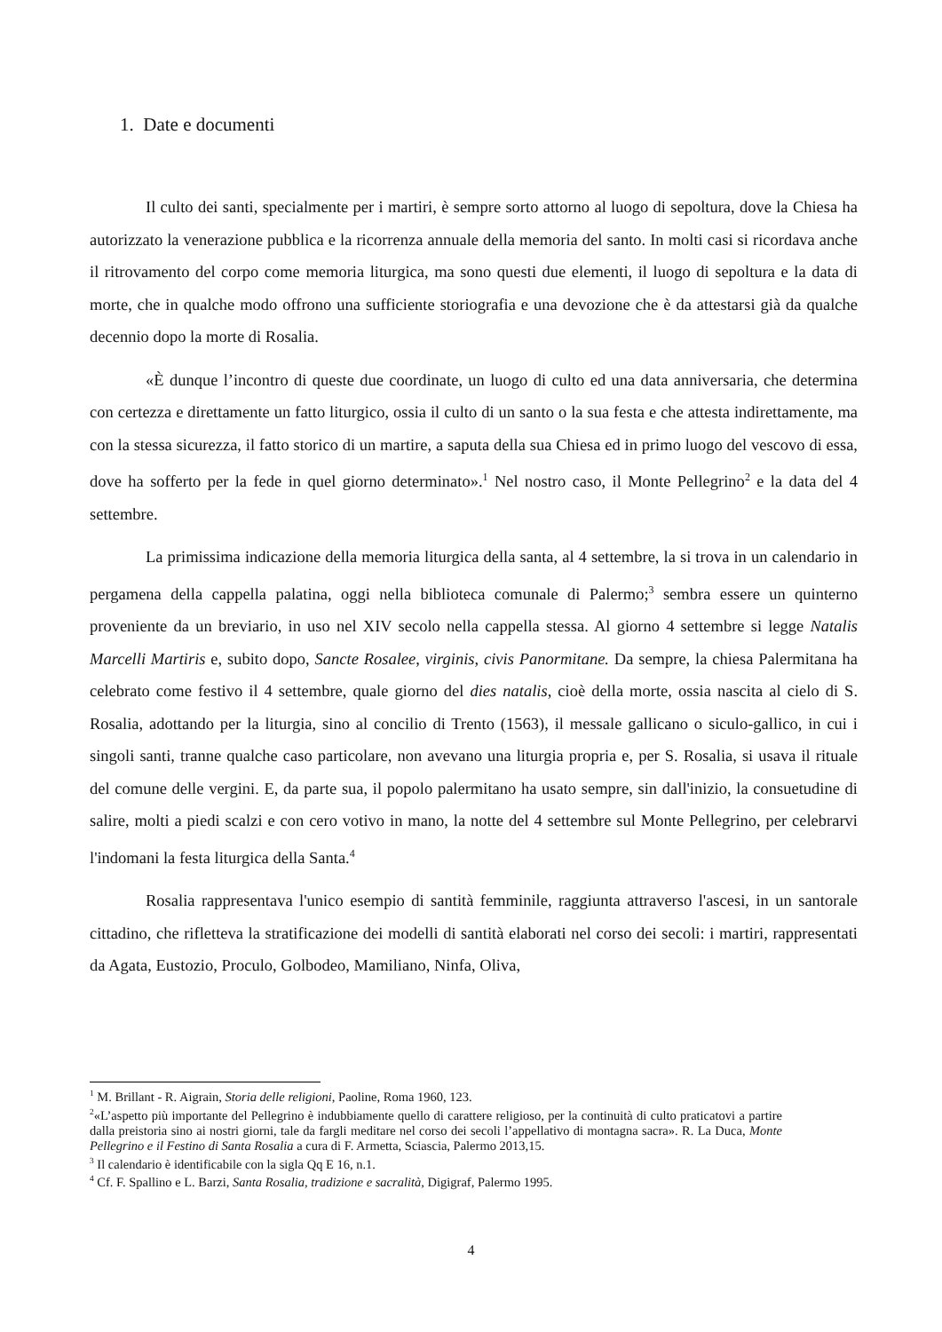1. Date e documenti
Il culto dei santi, specialmente per i martiri, è sempre sorto attorno al luogo di sepoltura, dove la Chiesa ha autorizzato la venerazione pubblica e la ricorrenza annuale della memoria del santo. In molti casi si ricordava anche il ritrovamento del corpo come memoria liturgica, ma sono questi due elementi, il luogo di sepoltura e la data di morte, che in qualche modo offrono una sufficiente storiografia e una devozione che è da attestarsi già da qualche decennio dopo la morte di Rosalia.
«È dunque l’incontro di queste due coordinate, un luogo di culto ed una data anniversaria, che determina con certezza e direttamente un fatto liturgico, ossia il culto di un santo o la sua festa e che attesta indirettamente, ma con la stessa sicurezza, il fatto storico di un martire, a saputa della sua Chiesa ed in primo luogo del vescovo di essa, dove ha sofferto per la fede in quel giorno determinato».<sup>1</sup> Nel nostro caso, il Monte Pellegrino<sup>2</sup> e la data del 4 settembre.
La primissima indicazione della memoria liturgica della santa, al 4 settembre, la si trova in un calendario in pergamena della cappella palatina, oggi nella biblioteca comunale di Palermo;<sup>3</sup> sembra essere un quinterno proveniente da un breviario, in uso nel XIV secolo nella cappella stessa. Al giorno 4 settembre si legge Natalis Marcelli Martiris e, subito dopo, Sancte Rosalee, virginis, civis Panormitane. Da sempre, la chiesa Palermitana ha celebrato come festivo il 4 settembre, quale giorno del dies natalis, cioè della morte, ossia nascita al cielo di S. Rosalia, adottando per la liturgia, sino al concilio di Trento (1563), il messale gallicano o siculo-gallico, in cui i singoli santi, tranne qualche caso particolare, non avevano una liturgia propria e, per S. Rosalia, si usava il rituale del comune delle vergini. E, da parte sua, il popolo palermitano ha usato sempre, sin dall'inizio, la consuetudine di salire, molti a piedi scalzi e con cero votivo in mano, la notte del 4 settembre sul Monte Pellegrino, per celebrarvi l'indomani la festa liturgica della Santa.<sup>4</sup>
Rosalia rappresentava l'unico esempio di santità femminile, raggiunta attraverso l'ascesi, in un santorale cittadino, che rifletteva la stratificazione dei modelli di santità elaborati nel corso dei secoli: i martiri, rappresentati da Agata, Eustozio, Proculo, Golbodeo, Mamiliano, Ninfa, Oliva,
<sup>1</sup> M. Brillant - R. Aigrain, Storia delle religioni, Paoline, Roma 1960, 123.
<sup>2</sup> «L’aspetto più importante del Pellegrino è indubbiamente quello di carattere religioso, per la continuità di culto praticatovi a partire dalla preistoria sino ai nostri giorni, tale da fargli meditare nel corso dei secoli l’appellativo di montagna sacra». R. La Duca, Monte Pellegrino e il Festino di Santa Rosalia a cura di F. Armetta, Sciascia, Palermo 2013,15.
<sup>3</sup> Il calendario è identificabile con la sigla Qq E 16, n.1.
<sup>4</sup> Cf. F. Spallino e L. Barzi, Santa Rosalia, tradizione e sacralità, Digigraf, Palermo 1995.
4